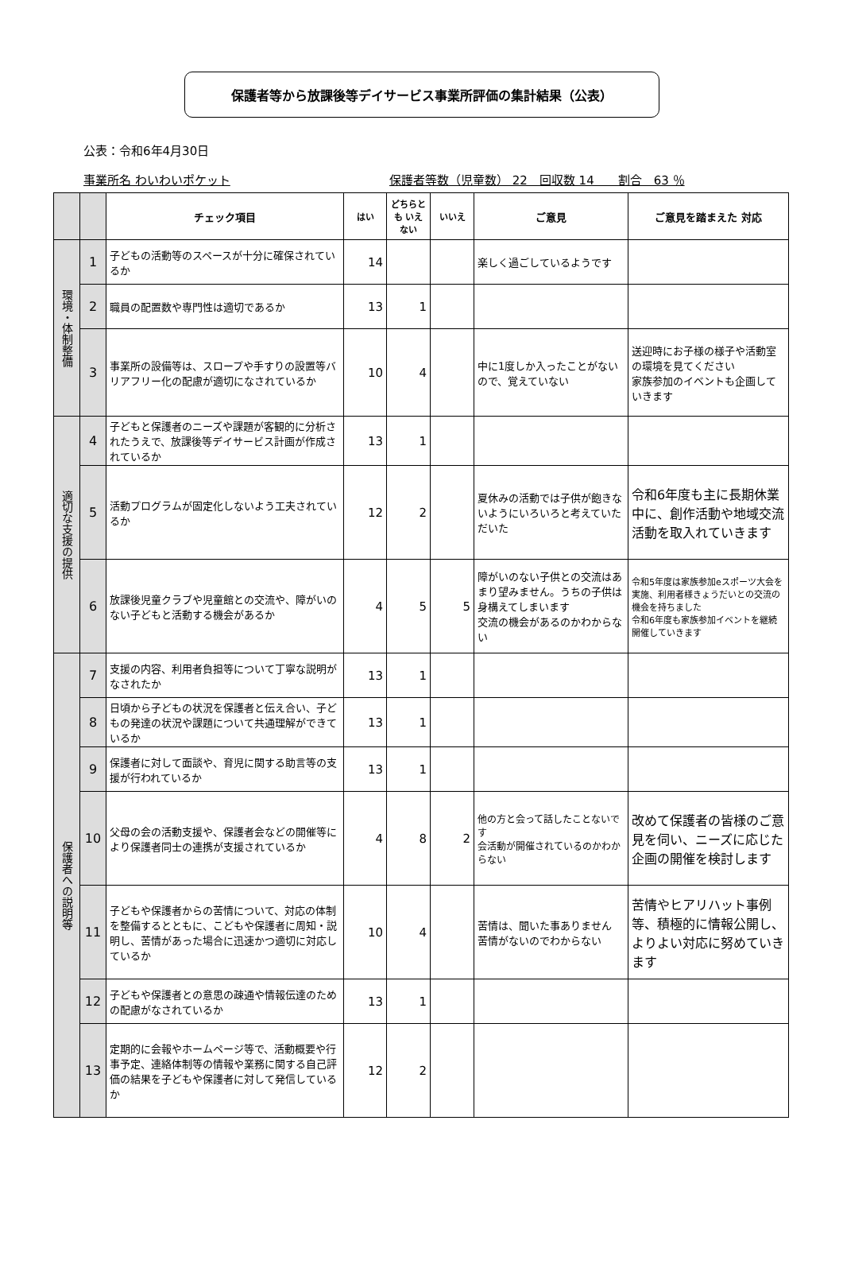保護者等から放課後等デイサービス事業所評価の集計結果（公表）
公表：令和6年4月30日
事業所名 わいわいポケット 保護者等数（児童数） 22　回収数 14　　割合　63 ％
| | | チェック項目 | はい | どちらとも いえない | いいえ | ご意見 | ご意見を踏まえた 対応 |
| --- | --- | --- | --- | --- | --- | --- | --- |
| 環境・体制整備 | 1 | 子どもの活動等のスペースが十分に確保されているか | 14 | | | 楽しく過ごしているようです | |
| | 2 | 職員の配置数や専門性は適切であるか | 13 | 1 | | | |
| | 3 | 事業所の設備等は、スロープや手すりの設置等バリアフリー化の配慮が適切になされているか | 10 | 4 | | 中に1度しか入ったことがないので、覚えていない | 送迎時にお子様の様子や活動室の環境を見てください 家族参加のイベントも企画していきます |
| 適切な支援の提供 | 4 | 子どもと保護者のニーズや課題が客観的に分析されたうえで、放課後等デイサービス計画が作成されているか | 13 | 1 | | | |
| | 5 | 活動プログラムが固定化しないよう工夫されているか | 12 | 2 | | 夏休みの活動では子供が飽きないようにいろいろと考えていただいた | 令和6年度も主に長期休業中に、創作活動や地域交流活動を取入れていきます |
| | 6 | 放課後児童クラブや児童館との交流や、障がいのない子どもと活動する機会があるか | 4 | 5 | 5 | 障がいのない子供との交流はあまり望みません。うちの子供は身構えてしまいます 交流の機会があるのかわからない | 令和5年度は家族参加eスポーツ大会を実施、利用者様きょうだいとの交流の機会を持ちました 令和6年度も家族参加イベントを継続開催していきます |
| 保護者への説明等 | 7 | 支援の内容、利用者負担等について丁寧な説明がなされたか | 13 | 1 | | | |
| | 8 | 日頃から子どもの状況を保護者と伝え合い、子どもの発達の状況や課題について共通理解ができているか | 13 | 1 | | | |
| | 9 | 保護者に対して面談や、育児に関する助言等の支援が行われているか | 13 | 1 | | | |
| | 10 | 父母の会の活動支援や、保護者会などの開催等により保護者同士の連携が支援されているか | 4 | 8 | 2 | 他の方と会って話したことないです 会活動が開催されているのかわからない | 改めて保護者の皆様のご意見を伺い、ニーズに応じた企画の開催を検討します |
| | 11 | 子どもや保護者からの苦情について、対応の体制を整備するとともに、こどもや保護者に周知・説明し、苦情があった場合に迅速かつ適切に対応しているか | 10 | 4 | | 苦情は、聞いた事ありません 苦情がないのでわからない | 苦情やヒアリハット事例等、積極的に情報公開し、よりよい対応に努めていきます |
| | 12 | 子どもや保護者との意思の疎通や情報伝達のための配慮がなされているか | 13 | 1 | | | |
| | 13 | 定期的に会報やホームページ等で、活動概要や行事予定、連絡体制等の情報や業務に関する自己評価の結果を子どもや保護者に対して発信しているか | 12 | 2 | | | |